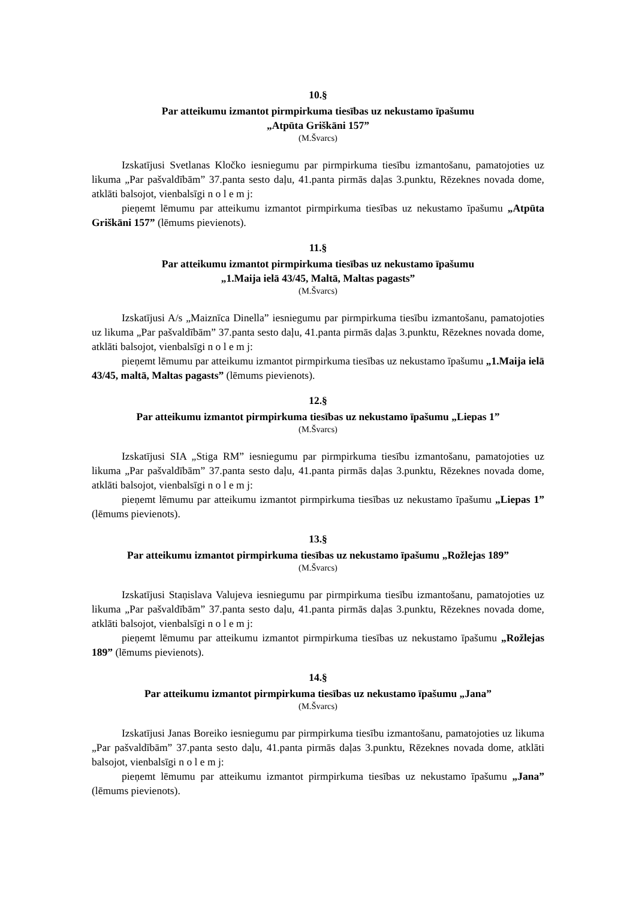10.§
Par atteikumu izmantot pirmpirkuma tiesības uz nekustamo īpašumu
„Atpūta Griškāni 157”
(M.Švarcs)
Izskatījusi Svetlanas Kločko iesniegumu par pirmpirkuma tiesību izmantošanu, pamatojoties uz likuma „Par pašvaldībām” 37.panta sesto daļu, 41.panta pirmās daļas 3.punktu, Rēzeknes novada dome, atklāti balsojot, vienbalsīgi n o l e m j:
pieņemt lēmumu par atteikumu izmantot pirmpirkuma tiesības uz nekustamo īpašumu „Atpūta Griškāni 157” (lēmums pievienots).
11.§
Par atteikumu izmantot pirmpirkuma tiesības uz nekustamo īpašumu
„1.Maija ielā 43/45, Maltā, Maltas pagasts”
(M.Švarcs)
Izskatījusi A/s „Maiznīca Dinella” iesniegumu par pirmpirkuma tiesību izmantošanu, pamatojoties uz likuma „Par pašvaldībām” 37.panta sesto daļu, 41.panta pirmās daļas 3.punktu, Rēzeknes novada dome, atklāti balsojot, vienbalsīgi n o l e m j:
pieņemt lēmumu par atteikumu izmantot pirmpirkuma tiesības uz nekustamo īpašumu „1.Maija ielā 43/45, maltā, Maltas pagasts” (lēmums pievienots).
12.§
Par atteikumu izmantot pirmpirkuma tiesības uz nekustamo īpašumu „Liepas 1”
(M.Švarcs)
Izskatījusi SIA „Stiga RM” iesniegumu par pirmpirkuma tiesību izmantošanu, pamatojoties uz likuma „Par pašvaldībām” 37.panta sesto daļu, 41.panta pirmās daļas 3.punktu, Rēzeknes novada dome, atklāti balsojot, vienbalsīgi n o l e m j:
pieņemt lēmumu par atteikumu izmantot pirmpirkuma tiesības uz nekustamo īpašumu „Liepas 1” (lēmums pievienots).
13.§
Par atteikumu izmantot pirmpirkuma tiesības uz nekustamo īpašumu „Rožlejas 189”
(M.Švarcs)
Izskatījusi Staņislava Valujeva iesniegumu par pirmpirkuma tiesību izmantošanu, pamatojoties uz likuma „Par pašvaldībām” 37.panta sesto daļu, 41.panta pirmās daļas 3.punktu, Rēzeknes novada dome, atklāti balsojot, vienbalsīgi n o l e m j:
pieņemt lēmumu par atteikumu izmantot pirmpirkuma tiesības uz nekustamo īpašumu „Rožlejas 189” (lēmums pievienots).
14.§
Par atteikumu izmantot pirmpirkuma tiesības uz nekustamo īpašumu „Jana”
(M.Švarcs)
Izskatījusi Janas Boreiko iesniegumu par pirmpirkuma tiesību izmantošanu, pamatojoties uz likuma „Par pašvaldībām” 37.panta sesto daļu, 41.panta pirmās daļas 3.punktu, Rēzeknes novada dome, atklāti balsojot, vienbalsīgi n o l e m j:
pieņemt lēmumu par atteikumu izmantot pirmpirkuma tiesības uz nekustamo īpašumu „Jana” (lēmums pievienots).